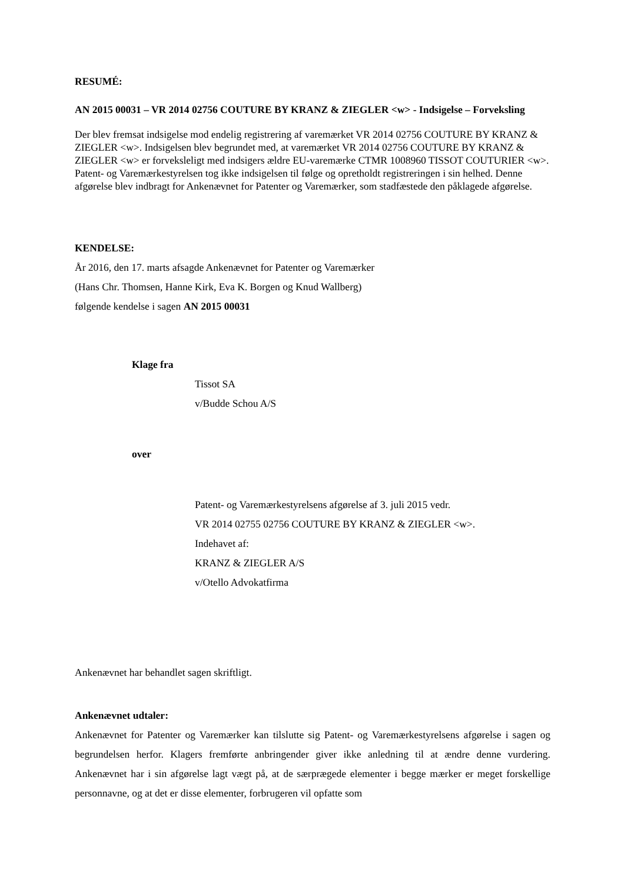RESUMÉ:
AN 2015 00031 – VR 2014 02756 COUTURE BY KRANZ & ZIEGLER <w> - Indsigelse – Forveksling
Der blev fremsat indsigelse mod endelig registrering af varemærket VR 2014 02756 COUTURE BY KRANZ & ZIEGLER <w>. Indsigelsen blev begrundet med, at varemærket VR 2014 02756 COUTURE BY KRANZ & ZIEGLER <w> er forveksleligt med indsigers ældre EU-varemærke CTMR 1008960 TISSOT COUTURIER <w>. Patent- og Varemærkestyrelsen tog ikke indsigelsen til følge og opretholdt registreringen i sin helhed. Denne afgørelse blev indbragt for Ankenævnet for Patenter og Varemærker, som stadfæstede den påklagede afgørelse.
KENDELSE:
År 2016, den 17. marts afsagde Ankenævnet for Patenter og Varemærker
(Hans Chr. Thomsen, Hanne Kirk, Eva K. Borgen og Knud Wallberg)
følgende kendelse i sagen AN 2015 00031
Klage fra
Tissot SA
v/Budde Schou A/S
over
Patent- og Varemærkestyrelsens afgørelse af 3. juli 2015 vedr.
VR 2014 02755 02756 COUTURE BY KRANZ & ZIEGLER <w>.
Indehavet af:
KRANZ & ZIEGLER A/S
v/Otello Advokatfirma
Ankenævnet har behandlet sagen skriftligt.
Ankenævnet udtaler:
Ankenævnet for Patenter og Varemærker kan tilslutte sig Patent- og Varemærkestyrelsens afgørelse i sagen og begrundelsen herfor. Klagers fremførte anbringender giver ikke anledning til at ændre denne vurdering. Ankenævnet har i sin afgørelse lagt vægt på, at de særprægede elementer i begge mærker er meget forskellige personnavne, og at det er disse elementer, forbrugeren vil opfatte som